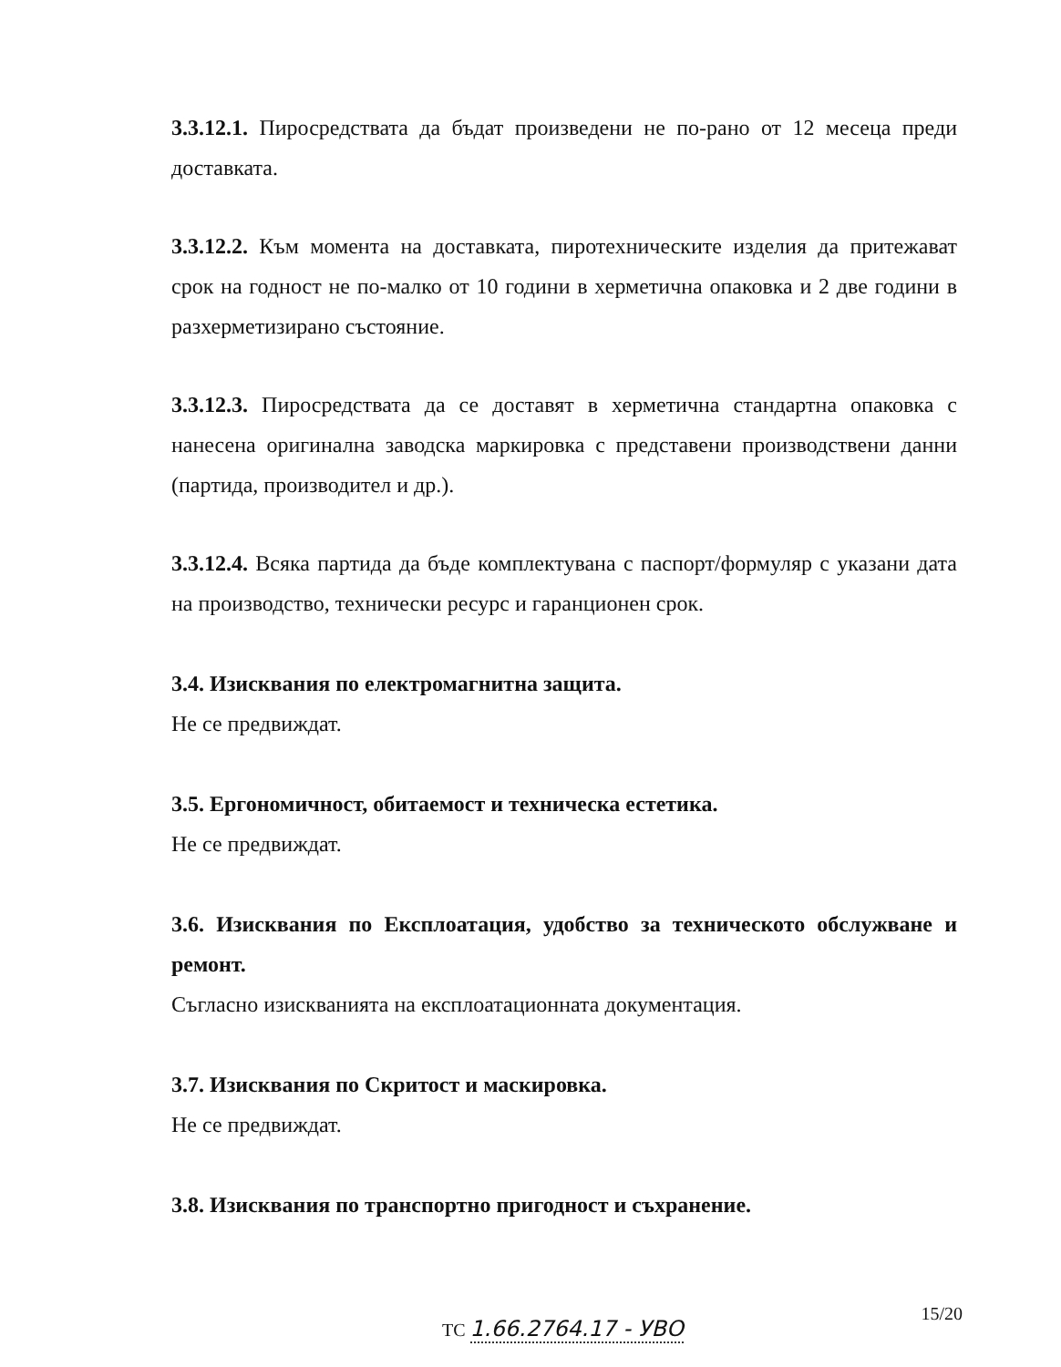3.3.12.1. Пиросредствата да бъдат произведени не по-рано от 12 месеца преди доставката.
3.3.12.2. Към момента на доставката, пиротехническите изделия да притежават срок на годност не по-малко от 10 години в херметична опаковка и 2 две години в разхерметизирано състояние.
3.3.12.3. Пиросредствата да се доставят в херметична стандартна опаковка с нанесена оригинална заводска маркировка с представени производствени данни (партида, производител и др.).
3.3.12.4. Всяка партида да бъде комплектувана с паспорт/формуляр с указани дата на производство, технически ресурс и гаранционен срок.
3.4. Изисквания по електромагнитна защита.
Не се предвиждат.
3.5. Ергономичност, обитаемост и техническа естетика.
Не се предвиждат.
3.6. Изисквания по Експлоатация, удобство за техническото обслужване и ремонт.
Съгласно изискванията на експлоатационната документация.
3.7. Изисквания по Скритост и маскировка.
Не се предвиждат.
3.8. Изисквания по транспортно пригодност и съхранение.
15/20
ТС 1.66.2764.17 - УВО